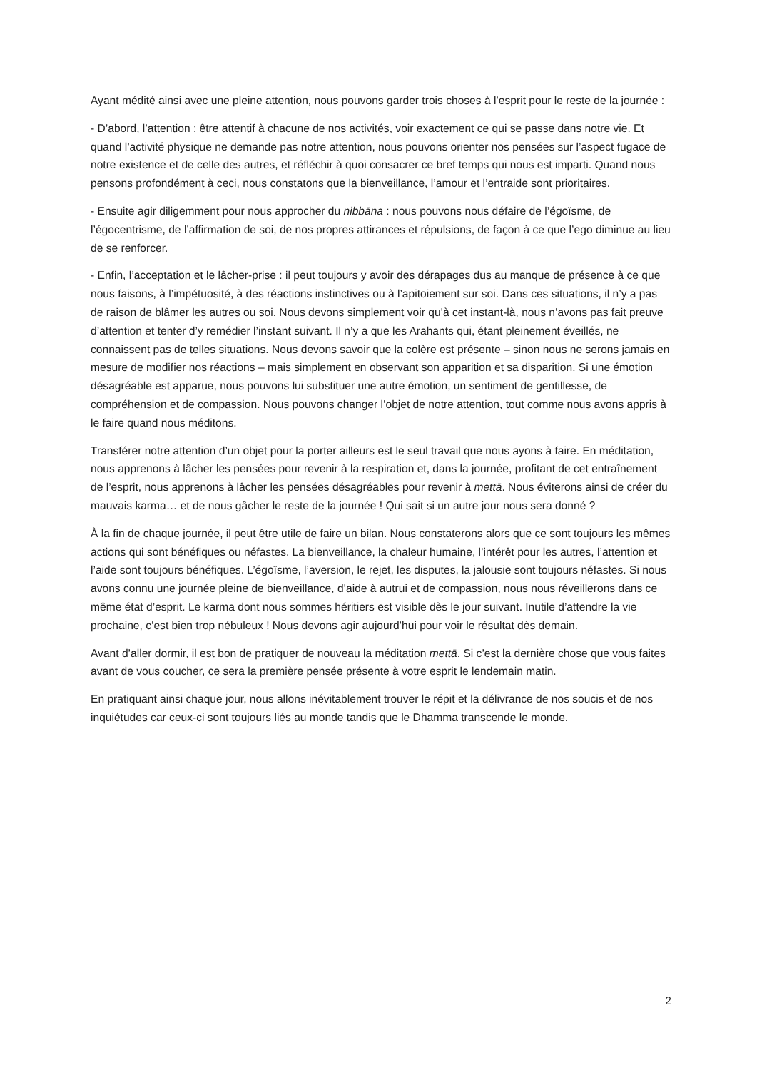Ayant médité ainsi avec une pleine attention, nous pouvons garder trois choses à l’esprit pour le reste de la journée :
- D’abord, l’attention : être attentif à chacune de nos activités, voir exactement ce qui se passe dans notre vie. Et quand l’activité physique ne demande pas notre attention, nous pouvons orienter nos pensées sur l’aspect fugace de notre existence et de celle des autres, et réfléchir à quoi consacrer ce bref temps qui nous est imparti. Quand nous pensons profondément à ceci, nous constatons que la bienveillance, l’amour et l’entraide sont prioritaires.
- Ensuite agir diligemment pour nous approcher du nibbāna : nous pouvons nous défaire de l’égoïsme, de l’égocentrisme, de l’affirmation de soi, de nos propres attirances et répulsions, de façon à ce que l’ego diminue au lieu de se renforcer.
- Enfin, l’acceptation et le lâcher-prise : il peut toujours y avoir des dérapages dus au manque de présence à ce que nous faisons, à l’impétuosité, à des réactions instinctives ou à l’apitoiement sur soi. Dans ces situations, il n’y a pas de raison de blâmer les autres ou soi. Nous devons simplement voir qu’à cet instant-là, nous n’avons pas fait preuve d’attention et tenter d’y remédier l’instant suivant. Il n’y a que les Arahants qui, étant pleinement éveillés, ne connaissent pas de telles situations. Nous devons savoir que la colère est présente – sinon nous ne serons jamais en mesure de modifier nos réactions – mais simplement en observant son apparition et sa disparition. Si une émotion désagréable est apparue, nous pouvons lui substituer une autre émotion, un sentiment de gentillesse, de compréhension et de compassion. Nous pouvons changer l’objet de notre attention, tout comme nous avons appris à le faire quand nous méditons.
Transférer notre attention d’un objet pour la porter ailleurs est le seul travail que nous ayons à faire. En méditation, nous apprenons à lâcher les pensées pour revenir à la respiration et, dans la journée, profitant de cet entraînement de l’esprit, nous apprenons à lâcher les pensées désagréables pour revenir à mettā. Nous éviterons ainsi de créer du mauvais karma… et de nous gâcher le reste de la journée ! Qui sait si un autre jour nous sera donné ?
À la fin de chaque journée, il peut être utile de faire un bilan. Nous constaterons alors que ce sont toujours les mêmes actions qui sont bénéfiques ou néfastes. La bienveillance, la chaleur humaine, l’intérêt pour les autres, l’attention et l’aide sont toujours bénéfiques. L’égoïsme, l’aversion, le rejet, les disputes, la jalousie sont toujours néfastes. Si nous avons connu une journée pleine de bienveillance, d’aide à autrui et de compassion, nous nous réveillerons dans ce même état d’esprit. Le karma dont nous sommes héritiers est visible dès le jour suivant. Inutile d’attendre la vie prochaine, c’est bien trop nébuleux ! Nous devons agir aujourd’hui pour voir le résultat dès demain.
Avant d’aller dormir, il est bon de pratiquer de nouveau la méditation mettā. Si c’est la dernière chose que vous faites avant de vous coucher, ce sera la première pensée présente à votre esprit le lendemain matin.
En pratiquant ainsi chaque jour, nous allons inévitablement trouver le répit et la délivrance de nos soucis et de nos inquiétudes car ceux-ci sont toujours liés au monde tandis que le Dhamma transcende le monde.
2